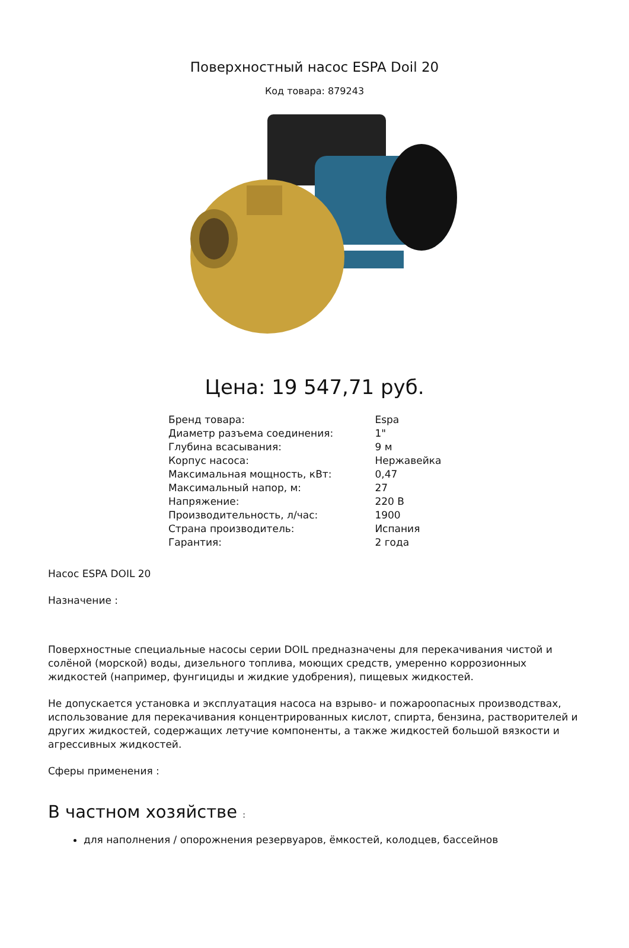Поверхностный насос ESPA Doil 20
Код товара: 879243
Цена: 19 547,71 руб.
| Бренд товара: | Espa |
| Диаметр разъема соединения: | 1" |
| Глубина всасывания: | 9 м |
| Корпус насоса: | Нержавейка |
| Максимальная мощность, кВт: | 0,47 |
| Максимальный напор, м: | 27 |
| Напряжение: | 220 В |
| Производительность, л/час: | 1900 |
| Страна производитель: | Испания |
| Гарантия: | 2 года |
Насос ESPA DOIL 20
Назначение :
Поверхностные специальные насосы серии DOIL предназначены для перекачивания чистой и солёной (морской) воды, дизельного топлива, моющих средств, умеренно коррозионных жидкостей (например, фунгициды и жидкие удобрения), пищевых жидкостей.
Не допускается установка и эксплуатация насоса на взрыво- и пожароопасных производствах, использование для перекачивания концентрированных кислот, спирта, бензина, растворителей и других жидкостей, содержащих летучие компоненты, а также жидкостей большой вязкости и агрессивных жидкостей.
Сферы применения :
В частном хозяйстве :
для наполнения / опорожнения резервуаров, ёмкостей, колодцев, бассейнов